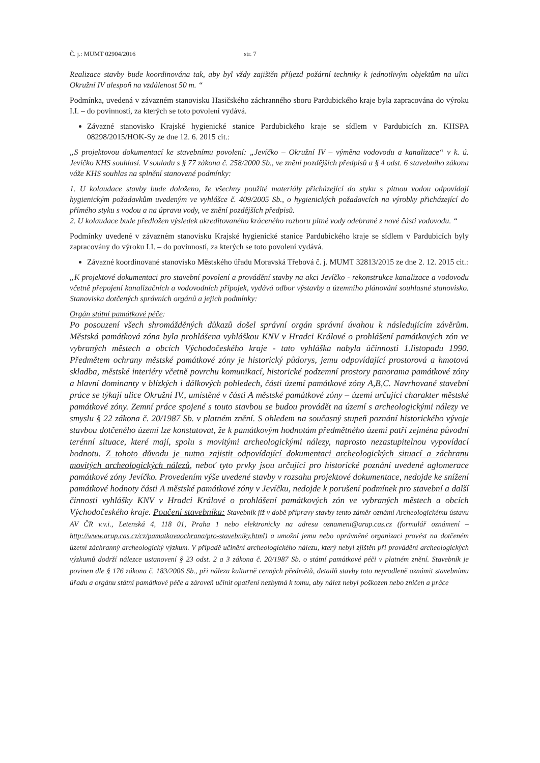Č. j.: MUMT 02904/2016 str. 7
Realizace stavby bude koordinována tak, aby byl vždy zajištěn příjezd požární techniky k jednotlivým objektům na ulici Okružní IV alespoň na vzdálenost 50 m. “
Podmínka, uvedená v závazném stanovisku Hasičského záchranného sboru Pardubického kraje byla zapracována do výroku I.I. – do povinností, za kterých se toto povolení vydává.
Závazné stanovisko Krajské hygienické stanice Pardubického kraje se sídlem v Pardubicích zn. KHSPA 08298/2015/HOK-Sy ze dne 12. 6. 2015 cit.:
„S projektovou dokumentací ke stavebnímu povolení: „Jevíčko – Okružní IV – výměna vodovodu a kanalizace“ v k. ú. Jevíčko KHS souhlasí. V souladu s § 77 zákona č. 258/2000 Sb., ve znění pozdějších předpisů a § 4 odst. 6 stavebního zákona váže KHS souhlas na splnění stanovené podmínky:
1. U kolaudace stavby bude doloženo, že všechny použité materiály přicházející do styku s pitnou vodou odpovídají hygienickým požadavkům uvedeným ve vyhlášce č. 409/2005 Sb., o hygienických požadavcích na výrobky přicházející do přímého styku s vodou a na úpravu vody, ve znění pozdějších předpisů.
2. U kolaudace bude předložen výsledek akreditovaného kráceného rozboru pitné vody odebrané z nové části vodovodu. “
Podmínky uvedené v závazném stanovisku Krajské hygienické stanice Pardubického kraje se sídlem v Pardubicích byly zapracovány do výroku I.I. – do povinností, za kterých se toto povolení vydává.
Závazné koordinované stanovisko Městského úřadu Moravská Třebová č. j. MUMT 32813/2015 ze dne 2. 12. 2015 cit.:
„K projektové dokumentaci pro stavební povolení a provádění stavby na akci Jevíčko - rekonstrukce kanalizace a vodovodu včetně přepojení kanalizačních a vodovodních přípojek, vydává odbor výstavby a územního plánování souhlasné stanovisko. Stanoviska dotčených správních orgánů a jejich podmínky:
Orgán státní památkové péče:
Po posouzení všech shromážděných důkazů došel správní orgán správní úvahou k následujícím závěrům. Městská památková zóna byla prohlášena vyhláškou KNV v Hradci Králové o prohlášení památkových zón ve vybraných městech a obcích Východočeského kraje - tato vyhláška nabyla účinnosti 1.listopadu 1990. Předmětem ochrany městské památkové zóny je historický půdorys, jemu odpovídající prostorová a hmotová skladba, městské interiéry včetně povrchu komunikací, historické podzemní prostory panorama památkové zóny a hlavní dominanty v blízkých i dálkových pohledech, části území památkové zóny A,B,C. Navrhované stavební práce se týkají ulice Okružní IV., umístěné v části A městské památkové zóny – území určující charakter městské památkové zóny. Zemní práce spojené s touto stavbou se budou provádět na území s archeologickými nálezy ve smyslu § 22 zákona č. 20/1987 Sb. v platném znění. S ohledem na současný stupeň poznání historického vývoje stavbou dotčeného území lze konstatovat, že k památkovým hodnotám předmětného území patří zejména původní terénní situace, které mají, spolu s movitými archeologickými nálezy, naprosto nezastupitelnou vypovídací hodnotu. Z tohoto důvodu je nutno zajistit odpovídající dokumentaci archeologických situací a záchranu movitých archeologických nálezů, neboť tyto prvky jsou určující pro historické poznání uvedené aglomerace památkové zóny Jevíčko. Provedením výše uvedené stavby v rozsahu projektové dokumentace, nedojde ke snížení památkové hodnoty části A městské památkové zóny v Jevíčku, nedojde k porušení podmínek pro stavební a další činnosti vyhlášky KNV v Hradci Králové o prohlášení památkových zón ve vybraných městech a obcích Východočeského kraje. Poučení stavebníka: Stavebník již v době přípravy stavby tento záměr oznámí Archeologickému ústavu AV ČR v.v.i., Letenská 4, 118 01, Praha 1 nebo elektronicky na adresu oznameni@arup.cas.cz (formulář oznámení – http://www.arup.cas.cz/cz/pamatkovaochrana/pro-stavebniky.html) a umožní jemu nebo oprávněné organizaci provést na dotčeném území záchranný archeologický výzkum. V případě učinění archeologického nálezu, který nebyl zjištěn při provádění archeologických výzkumů dodrží nálezce ustanovení § 23 odst. 2 a 3 zákona č. 20/1987 Sb. o státní památkové péči v platném znění. Stavebník je povinen dle § 176 zákona č. 183/2006 Sb., při nálezu kulturně cenných předmětů, detailů stavby toto neprodleně oznámit stavebnímu úřadu a orgánu státní památkové péče a zároveň učinit opatření nezbytná k tomu, aby nález nebyl poškozen nebo zničen a práce